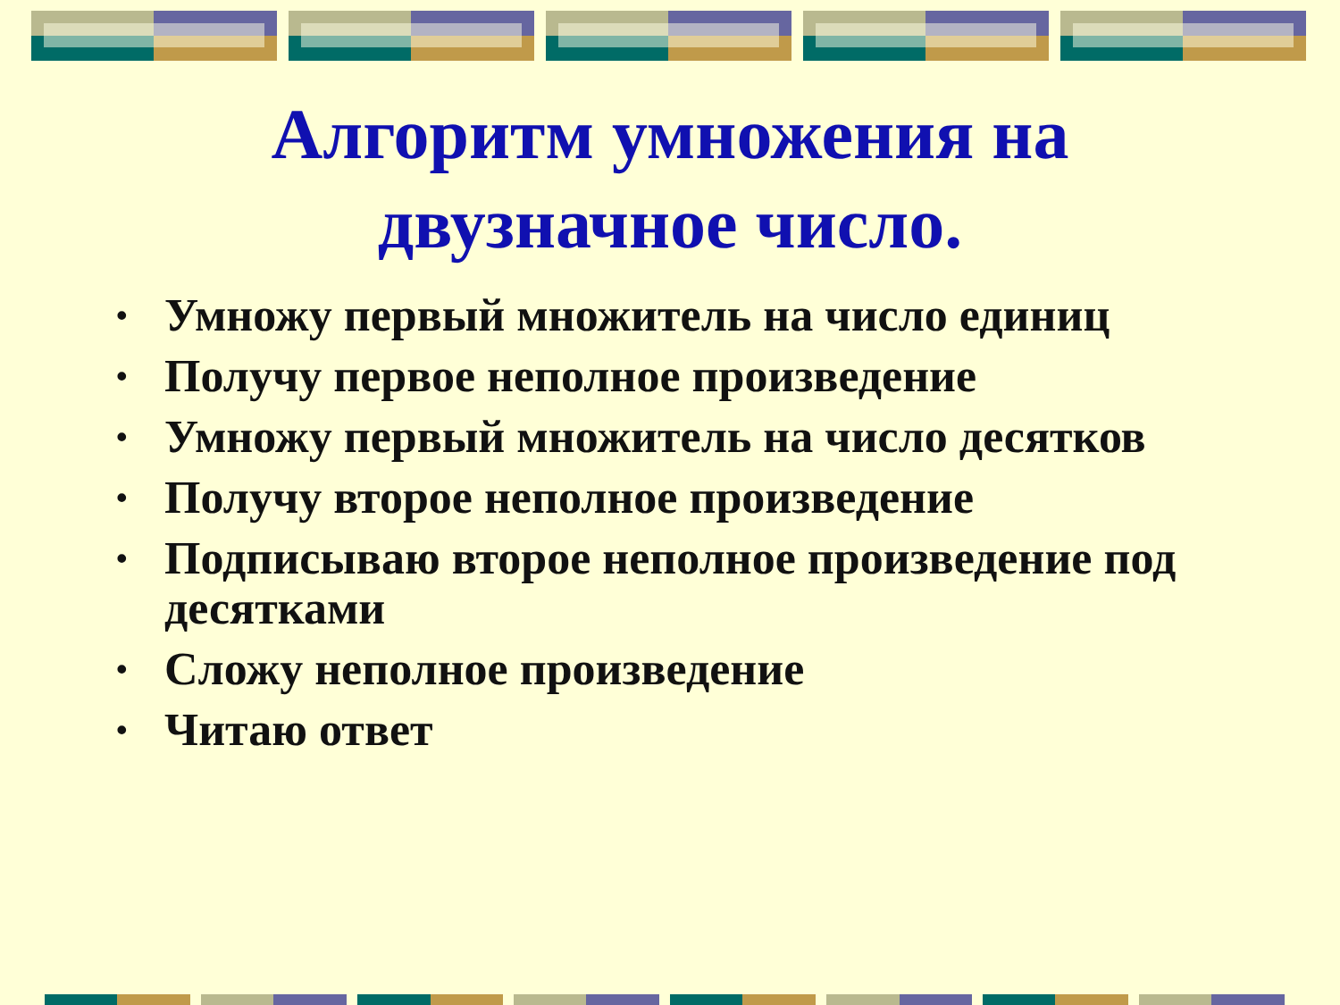Алгоритм умножения на
двузначное число.
• Умножу первый множитель на число единиц
• Получу первое неполное произведение
• Умножу первый множитель на число десятков
• Получу второе неполное произведение
• Подписываю второе неполное произведение под десятками
• Сложу неполное произведение
• Читаю ответ